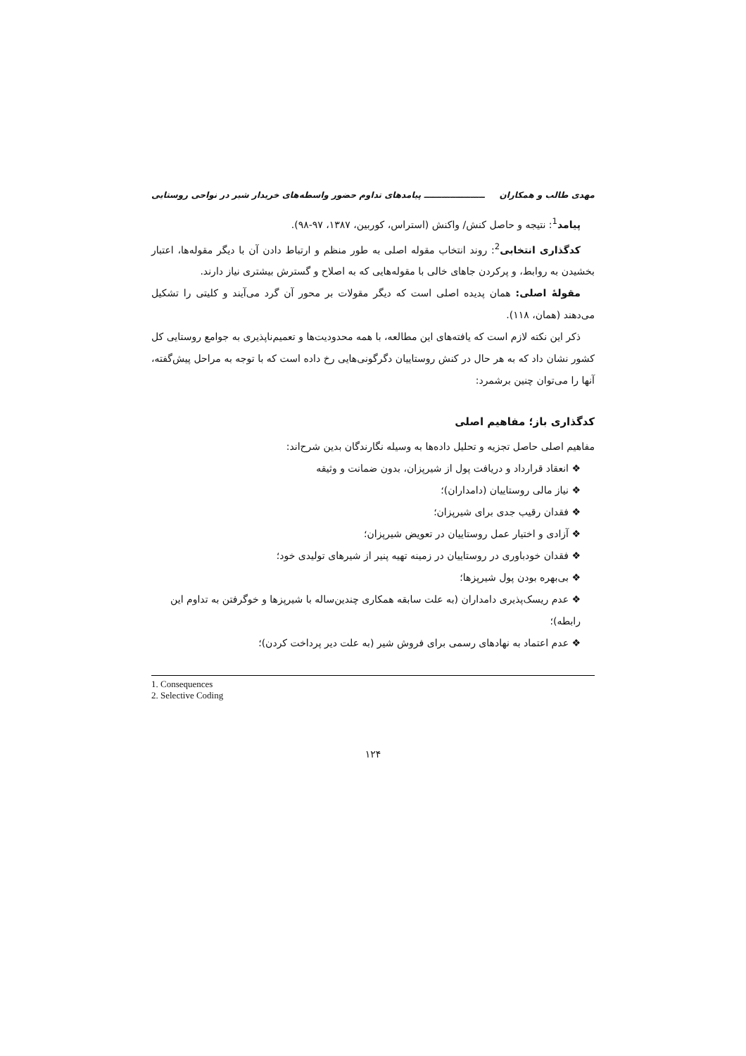مهدی طالب و همکاران ـــــــــــــــــــــ پیامدهای تداوم حضور واسطه‌های خریدار شیر در نواحی روستایی
پیامد<sup>1</sup>: نتیجه و حاصل کنش/ واکنش (استراس، کوربین، ۱۳۸۷، ۹۷-۹۸).
کدگذاری انتخابی<sup>2</sup>: روند انتخاب مقوله اصلی به طور منظم و ارتباط دادن آن با دیگر مقوله‌ها، اعتبار بخشیدن به روابط، و پرکردن جاهای خالی با مقوله‌هایی که به اصلاح و گسترش بیشتری نیاز دارند.
مقولهٔ اصلی: همان پدیده اصلی است که دیگر مقولات بر محور آن گرد می‌آیند و کلیتی را تشکیل می‌دهند (همان، ۱۱۸).
ذکر این نکته لازم است که یافته‌های این مطالعه، با همه محدودیت‌ها و تعمیم‌ناپذیری به جوامع روستایی کل کشور نشان داد که به هر حال در کنش روستاییان دگرگونی‌هایی رخ داده است که با توجه به مراحل پیش‌گفته، آنها را می‌توان چنین برشمرد:
کدگذاری باز؛ مفاهیم اصلی
مفاهیم اصلی حاصل تجزیه و تحلیل داده‌ها به وسیله نگارندگان بدین شرح‌اند:
❖ انعقاد قرارداد و دریافت پول از شیرپزان، بدون ضمانت و وثیقه
❖ نیاز مالی روستاییان (دامداران)؛
❖ فقدان رقیب جدی برای شیرپزان؛
❖ آزادی و اختیار عمل روستاییان در تعویض شیرپزان؛
❖ فقدان خودباوری در روستاییان در زمینه تهیه پنیر از شیرهای تولیدی خود؛
❖ بی‌بهره بودن پول شیرپزها؛
❖ عدم ریسک‌پذیری دامداران (به علت سابقه همکاری چندین‌ساله با شیرپزها و خوگرفتن به تداوم این رابطه)؛
❖ عدم اعتماد به نهادهای رسمی برای فروش شیر (به علت دیر پرداخت کردن)؛
1. Consequences
2. Selective Coding
۱۲۴